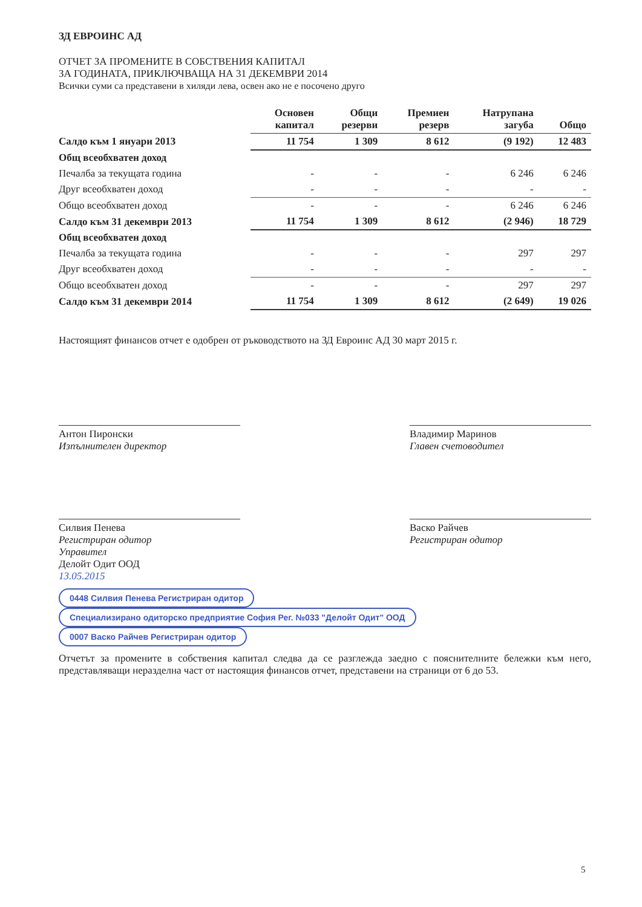ЗД ЕВРОИНС АД
ОТЧЕТ ЗА ПРОМЕНИТЕ В СОБСТВЕНИЯ КАПИТАЛ
ЗА ГОДИНАТА, ПРИКЛЮЧВАЩА НА 31 ДЕКЕМВРИ 2014
Всички суми са представени в хиляди лева, освен ако не е посочено друго
| | Основен капитал | Общи резерви | Премиен резерв | Натрупана загуба | Общо |
| --- | --- | --- | --- | --- | --- |
| Салдо към 1 януари 2013 | 11 754 | 1 309 | 8 612 | (9 192) | 12 483 |
| Общ всеобхватен доход | | | | | |
| Печалба за текущата година | - | - | - | 6 246 | 6 246 |
| Друг всеобхватен доход | - | - | - | - | - |
| Общо всеобхватен доход | - | - | - | 6 246 | 6 246 |
| Салдо към 31 декември 2013 | 11 754 | 1 309 | 8 612 | (2 946) | 18 729 |
| Общ всеобхватен доход | | | | | |
| Печалба за текущата година | - | - | - | 297 | 297 |
| Друг всеобхватен доход | - | - | - | - | - |
| Общо всеобхватен доход | - | - | - | 297 | 297 |
| Салдо към 31 декември 2014 | 11 754 | 1 309 | 8 612 | (2 649) | 19 026 |
Настоящият финансов отчет е одобрен от ръководството на ЗД Евроинс АД 30 март 2015 г.
Антон Пиронски
Изпълнителен директор
Владимир Маринов
Главен счетоводител
Силвия Пенева
Регистриран одитор
Управител
Делойт Одит ООД
13.05.2015
Васко Райчев
Регистриран одитор
0448 Силвия Пенева Регистриран одитор Специализирано одиторско предприятие София Рег. №033 "Делойт Одит" ООД 0007 Васко Райчев Регистриран одитор
Отчетът за промените в собствения капитал следва да се разглежда заедно с пояснителните бележки към него, представляващи неразделна част от настоящия финансов отчет, представени на страници от 6 до 53.
5